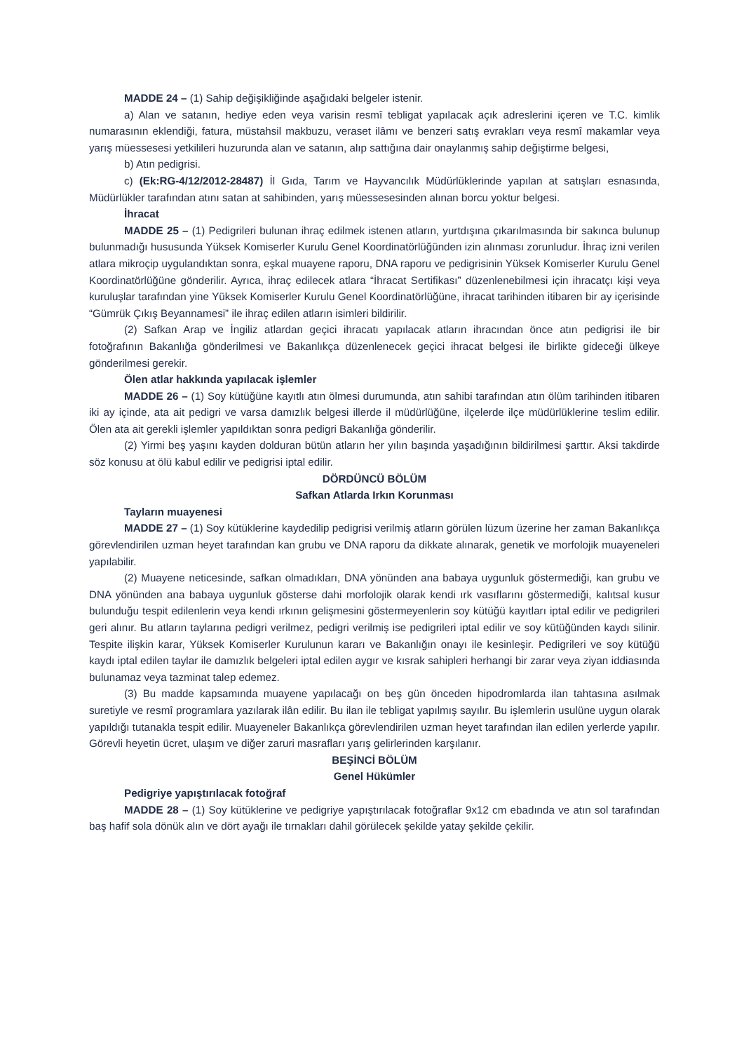MADDE 24 – (1) Sahip değişikliğinde aşağıdaki belgeler istenir.
a) Alan ve satanın, hediye eden veya varisin resmî tebligat yapılacak açık adreslerini içeren ve T.C. kimlik numarasının eklendiği, fatura, müstahsil makbuzu, veraset ilâmı ve benzeri satış evrakları veya resmî makamlar veya yarış müessesesi yetkilileri huzurunda alan ve satanın, alıp sattığına dair onaylanmış sahip değiştirme belgesi,
b) Atın pedigrisi.
c) (Ek:RG-4/12/2012-28487) İl Gıda, Tarım ve Hayvancılık Müdürlüklerinde yapılan at satışları esnasında, Müdürlükler tarafından atını satan at sahibinden, yarış müessesesinden alınan borcu yoktur belgesi.
İhracat
MADDE 25 – (1) Pedigrileri bulunan ihraç edilmek istenen atların, yurtdışına çıkarılmasında bir sakınca bulunup bulunmadığı hususunda Yüksek Komiserler Kurulu Genel Koordinatörlüğünden izin alınması zorunludur. İhraç izni verilen atlara mikroçip uygulandıktan sonra, eşkal muayene raporu, DNA raporu ve pedigrisinin Yüksek Komiserler Kurulu Genel Koordinatörlüğüne gönderilir. Ayrıca, ihraç edilecek atlara “İhracat Sertifikası” düzenlenebilmesi için ihracatçı kişi veya kuruluşlar tarafından yine Yüksek Komiserler Kurulu Genel Koordinatörlüğüne, ihracat tarihinden itibaren bir ay içerisinde “Gümrük Çıkış Beyannamesi” ile ihraç edilen atların isimleri bildirilir.
(2) Safkan Arap ve İngiliz atlardan geçici ihracatı yapılacak atların ihracından önce atın pedigrisi ile bir fotoğrafının Bakanlığa gönderilmesi ve Bakanlıkça düzenlenecek geçici ihracat belgesi ile birlikte gideceği ülkeye gönderilmesi gerekir.
Ölen atlar hakkında yapılacak işlemler
MADDE 26 – (1) Soy kütüğüne kayıtlı atın ölmesi durumunda, atın sahibi tarafından atın ölüm tarihinden itibaren iki ay içinde, ata ait pedigri ve varsa damızlık belgesi illerde il müdürlüğüne, ilçelerde ilçe müdürlüklerine teslim edilir. Ölen ata ait gerekli işlemler yapıldıktan sonra pedigri Bakanlığa gönderilir.
(2) Yirmi beş yaşını kayden dolduran bütün atların her yılın başında yaşadığının bildirilmesi şarttır. Aksi takdirde söz konusu at ölü kabul edilir ve pedigrisi iptal edilir.
DÖRDÜNCÜ BÖLÜM
Safkan Atlarda Irkın Korunması
Tayların muayenesi
MADDE 27 – (1) Soy kütüklerine kaydedilip pedigrisi verilmiş atların görülen lüzum üzerine her zaman Bakanlıkça görevlendirilen uzman heyet tarafından kan grubu ve DNA raporu da dikkate alınarak, genetik ve morfolojik muayeneleri yapılabilir.
(2) Muayene neticesinde, safkan olmadıkları, DNA yönünden ana babaya uygunluk göstermediği, kan grubu ve DNA yönünden ana babaya uygunluk gösterse dahi morfolojik olarak kendi ırk vasıflarını göstermediği, kalıtsal kusur bulunduğu tespit edilenlerin veya kendi ırkının gelişmesini göstermeyenlerin soy kütüğü kayıtları iptal edilir ve pedigrileri geri alınır. Bu atların taylarına pedigri verilmez, pedigri verilmiş ise pedigrileri iptal edilir ve soy kütüğünden kaydı silinir. Tespite ilişkin karar, Yüksek Komiserler Kurulunun kararı ve Bakanlığın onayı ile kesinleşir. Pedigrileri ve soy kütüğü kaydı iptal edilen taylar ile damızlık belgeleri iptal edilen aygır ve kısrak sahipleri herhangi bir zarar veya ziyan iddiasında bulunamaz veya tazminat talep edemez.
(3) Bu madde kapsamında muayene yapılacağı on beş gün önceden hipodromlarda ilan tahtasına asılmak suretiyle ve resmî programlara yazılarak ilân edilir. Bu ilan ile tebligat yapılmış sayılır. Bu işlemlerin usulüne uygun olarak yapıldığı tutanakla tespit edilir. Muayeneler Bakanlıkça görevlendirilen uzman heyet tarafından ilan edilen yerlerde yapılır. Görevli heyetin ücret, ulaşım ve diğer zaruri masrafları yarış gelirlerinden karşılanır.
BEŞİNCİ BÖLÜM
Genel Hükümler
Pedigriye yapıştırılacak fotoğraf
MADDE 28 – (1) Soy kütüklerine ve pedigriye yapıştırılacak fotoğraflar 9x12 cm ebadında ve atın sol tarafından baş hafif sola dönük alın ve dört ayağı ile tırnakları dahil görülecek şekilde yatay şekilde çekilir.